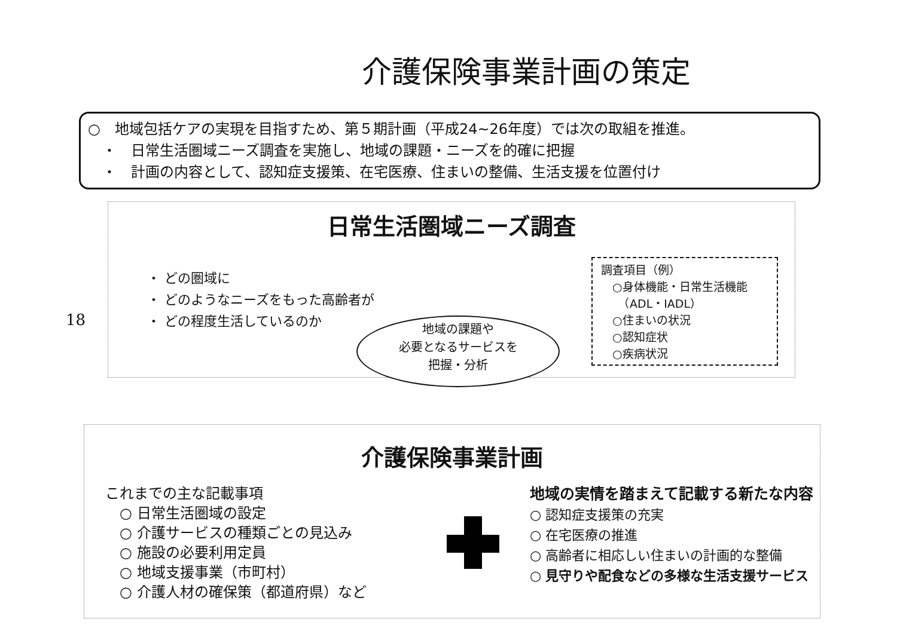介護保険事業計画の策定
○　地域包括ケアの実現を目指すため、第５期計画（平成24~26年度）では次の取組を推進。
　・　日常生活圏域ニーズ調査を実施し、地域の課題・ニーズを的確に把握
　・　計画の内容として、認知症支援策、在宅医療、住まいの整備、生活支援を位置付け
18
日常生活圏域ニーズ調査
・ どの圏域に
・ どのようなニーズをもった高齢者が
・ どの程度生活しているのか
調査項目（例）
　○身体機能・日常生活機能
　　（ADL・IADL）
　○住まいの状況
　○認知症状
　○疾病状況
地域の課題や
必要となるサービスを
把握・分析
介護保険事業計画
これまでの主な記載事項
　○ 日常生活圏域の設定
　○ 介護サービスの種類ごとの見込み
　○ 施設の必要利用定員
　○ 地域支援事業（市町村）
　○ 介護人材の確保策（都道府県）など
地域の実情を踏まえて記載する新たな内容
○ 認知症支援策の充実
○ 在宅医療の推進
○ 高齢者に相応しい住まいの計画的な整備
○ 見守りや配食などの多様な生活支援サービス